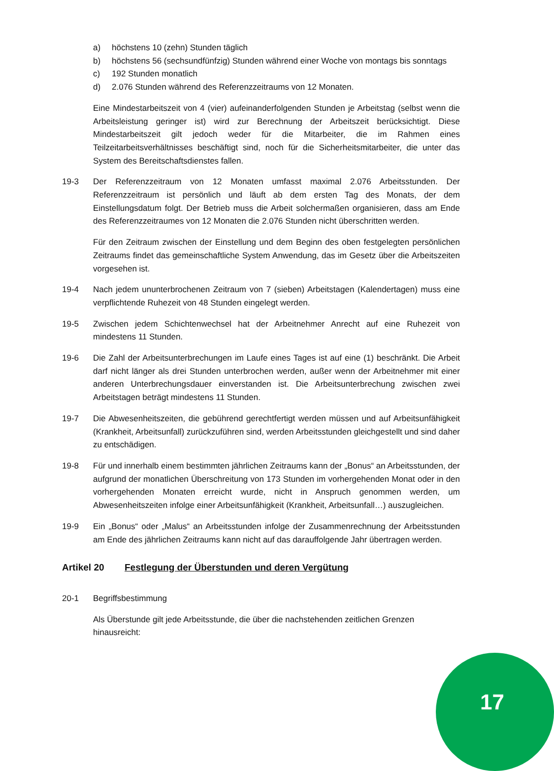a) höchstens 10 (zehn) Stunden täglich
b) höchstens 56 (sechsundfünfzig) Stunden während einer Woche von montags bis sonntags
c) 192 Stunden monatlich
d) 2.076 Stunden während des Referenzzeitraums von 12 Monaten.
Eine Mindestarbeitszeit von 4 (vier) aufeinanderfolgenden Stunden je Arbeitstag (selbst wenn die Arbeitsleistung geringer ist) wird zur Berechnung der Arbeitszeit berücksichtigt. Diese Mindestarbeitszeit gilt jedoch weder für die Mitarbeiter, die im Rahmen eines Teilzeitarbeitsverhältnisses beschäftigt sind, noch für die Sicherheitsmitarbeiter, die unter das System des Bereitschaftsdienstes fallen.
19-3 Der Referenzzeitraum von 12 Monaten umfasst maximal 2.076 Arbeitsstunden. Der Referenzzeitraum ist persönlich und läuft ab dem ersten Tag des Monats, der dem Einstellungsdatum folgt. Der Betrieb muss die Arbeit solchermaßen organisieren, dass am Ende des Referenzzeitraumes von 12 Monaten die 2.076 Stunden nicht überschritten werden.
Für den Zeitraum zwischen der Einstellung und dem Beginn des oben festgelegten persönlichen Zeitraums findet das gemeinschaftliche System Anwendung, das im Gesetz über die Arbeitszeiten vorgesehen ist.
19-4 Nach jedem ununterbrochenen Zeitraum von 7 (sieben) Arbeitstagen (Kalendertagen) muss eine verpflichtende Ruhezeit von 48 Stunden eingelegt werden.
19-5 Zwischen jedem Schichtenwechsel hat der Arbeitnehmer Anrecht auf eine Ruhezeit von mindestens 11 Stunden.
19-6 Die Zahl der Arbeitsunterbrechungen im Laufe eines Tages ist auf eine (1) beschränkt. Die Arbeit darf nicht länger als drei Stunden unterbrochen werden, außer wenn der Arbeitnehmer mit einer anderen Unterbrechungsdauer einverstanden ist. Die Arbeitsunterbrechung zwischen zwei Arbeitstagen beträgt mindestens 11 Stunden.
19-7 Die Abwesenheitszeiten, die gebührend gerechtfertigt werden müssen und auf Arbeitsunfähigkeit (Krankheit, Arbeitsunfall) zurückzuführen sind, werden Arbeitsstunden gleichgestellt und sind daher zu entschädigen.
19-8 Für und innerhalb einem bestimmten jährlichen Zeitraums kann der „Bonus“ an Arbeitsstunden, der aufgrund der monatlichen Überschreitung von 173 Stunden im vorhergehenden Monat oder in den vorhergehenden Monaten erreicht wurde, nicht in Anspruch genommen werden, um Abwesenheitszeiten infolge einer Arbeitsunfähigkeit (Krankheit, Arbeitsunfall…) auszugleichen.
19-9 Ein „Bonus“ oder „Malus“ an Arbeitsstunden infolge der Zusammenrechnung der Arbeitsstunden am Ende des jährlichen Zeitraums kann nicht auf das darauffolgende Jahr übertragen werden.
Artikel 20 Festlegung der Überstunden und deren Vergütung
20-1 Begriffsbestimmung
Als Überstunde gilt jede Arbeitsstunde, die über die nachstehenden zeitlichen Grenzen hinausreicht:
17